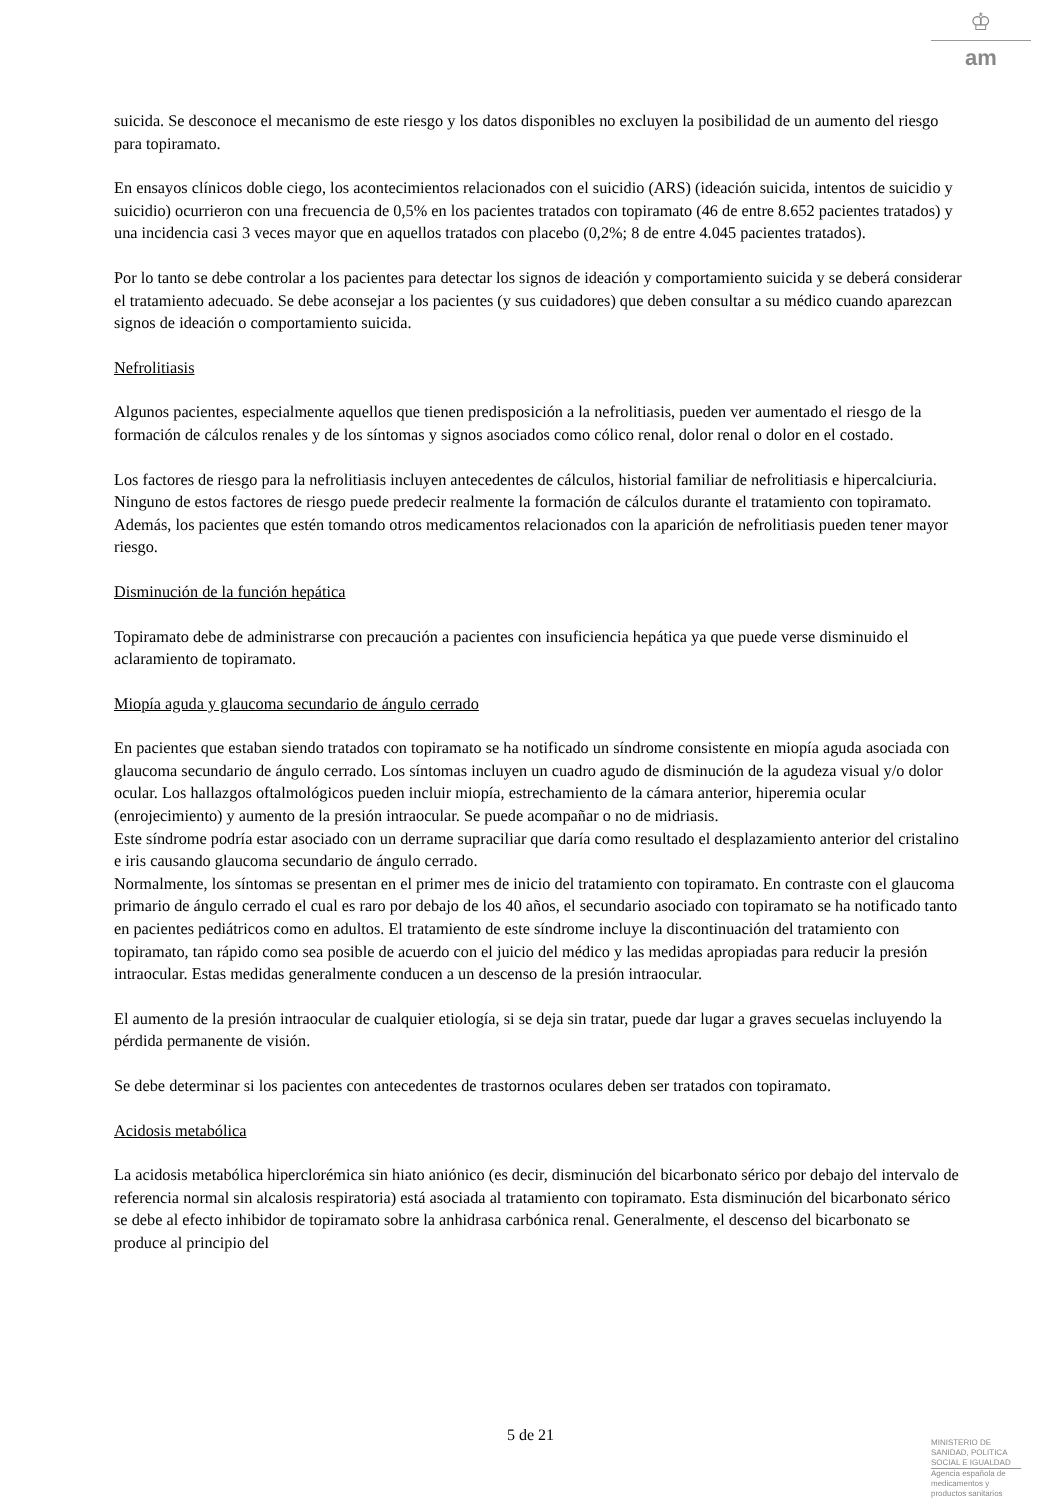♔
am
suicida. Se desconoce el mecanismo de este riesgo y los datos disponibles no excluyen la posibilidad de un aumento del riesgo para topiramato.
En ensayos clínicos doble ciego, los acontecimientos relacionados con el suicidio (ARS) (ideación suicida, intentos de suicidio y suicidio) ocurrieron con una frecuencia de 0,5% en los pacientes tratados con topiramato (46 de entre 8.652 pacientes tratados) y una incidencia casi 3 veces mayor que en aquellos tratados con placebo (0,2%; 8 de entre 4.045 pacientes tratados).
Por lo tanto se debe controlar a los pacientes para detectar los signos de ideación y comportamiento suicida y se deberá considerar el tratamiento adecuado. Se debe aconsejar a los pacientes (y sus cuidadores) que deben consultar a su médico cuando aparezcan signos de ideación o comportamiento suicida.
Nefrolitiasis
Algunos pacientes, especialmente aquellos que tienen predisposición a la nefrolitiasis, pueden ver aumentado el riesgo de la formación de cálculos renales y de los síntomas y signos asociados como cólico renal, dolor renal o dolor en el costado.
Los factores de riesgo para la nefrolitiasis incluyen antecedentes de cálculos, historial familiar de nefrolitiasis e hipercalciuria. Ninguno de estos factores de riesgo puede predecir realmente la formación de cálculos durante el tratamiento con topiramato. Además, los pacientes que estén tomando otros medicamentos relacionados con la aparición de nefrolitiasis pueden tener mayor riesgo.
Disminución de la función hepática
Topiramato debe de administrarse con precaución a pacientes con insuficiencia hepática ya que puede verse disminuido el aclaramiento de topiramato.
Miopía aguda y glaucoma secundario de ángulo cerrado
En pacientes que estaban siendo tratados con topiramato se ha notificado un síndrome consistente en miopía aguda asociada con glaucoma secundario de ángulo cerrado. Los síntomas incluyen un cuadro agudo de disminución de la agudeza visual y/o dolor ocular. Los hallazgos oftalmológicos pueden incluir miopía, estrechamiento de la cámara anterior, hiperemia ocular (enrojecimiento) y aumento de la presión intraocular. Se puede acompañar o no de midriasis.
Este síndrome podría estar asociado con un derrame supraciliar que daría como resultado el desplazamiento anterior del cristalino e iris causando glaucoma secundario de ángulo cerrado.
Normalmente, los síntomas se presentan en el primer mes de inicio del tratamiento con topiramato. En contraste con el glaucoma primario de ángulo cerrado el cual es raro por debajo de los 40 años, el secundario asociado con topiramato se ha notificado tanto en pacientes pediátricos como en adultos. El tratamiento de este síndrome incluye la discontinuación del tratamiento con topiramato, tan rápido como sea posible de acuerdo con el juicio del médico y las medidas apropiadas para reducir la presión intraocular. Estas medidas generalmente conducen a un descenso de la presión intraocular.
El aumento de la presión intraocular de cualquier etiología, si se deja sin tratar, puede dar lugar a graves secuelas incluyendo la pérdida permanente de visión.
Se debe determinar si los pacientes con antecedentes de trastornos oculares deben ser tratados con topiramato.
Acidosis metabólica
La acidosis metabólica hiperclorémica sin hiato aniónico (es decir, disminución del bicarbonato sérico por debajo del intervalo de referencia normal sin alcalosis respiratoria) está asociada al tratamiento con topiramato. Esta disminución del bicarbonato sérico se debe al efecto inhibidor de topiramato sobre la anhidrasa carbónica renal. Generalmente, el descenso del bicarbonato se produce al principio del
5 de 21
MINISTERIO DE SANIDAD, POLITICA SOCIAL E IGUALDAD
Agencia española de medicamentos y productos sanitarios